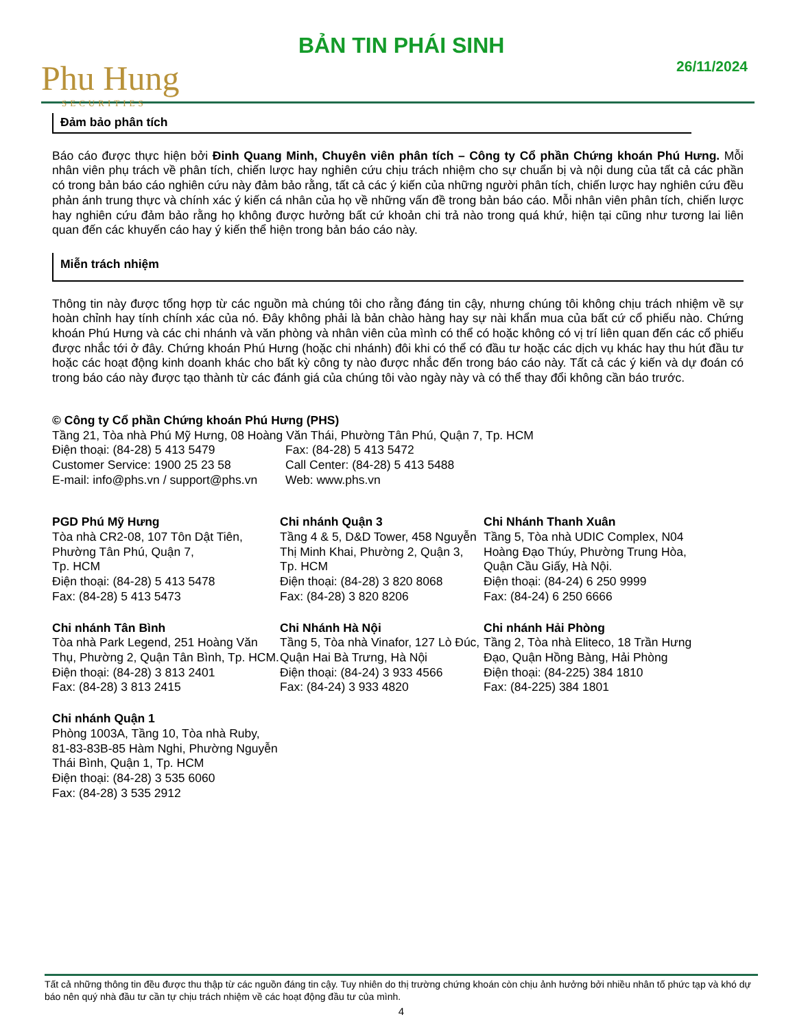Phu Hung
SECURITIES
BẢN TIN PHÁI SINH
26/11/2024
Đảm bảo phân tích
Báo cáo được thực hiện bởi Đinh Quang Minh, Chuyên viên phân tích – Công ty Cổ phần Chứng khoán Phú Hưng. Mỗi nhân viên phụ trách về phân tích, chiến lược hay nghiên cứu chịu trách nhiệm cho sự chuẩn bị và nội dung của tất cả các phần có trong bản báo cáo nghiên cứu này đảm bảo rằng, tất cả các ý kiến của những người phân tích, chiến lược hay nghiên cứu đều phản ánh trung thực và chính xác ý kiến cá nhân của họ về những vấn đề trong bản báo cáo. Mỗi nhân viên phân tích, chiến lược hay nghiên cứu đảm bảo rằng họ không được hưởng bất cứ khoản chi trả nào trong quá khứ, hiện tại cũng như tương lai liên quan đến các khuyến cáo hay ý kiến thể hiện trong bản báo cáo này.
Miễn trách nhiệm
Thông tin này được tổng hợp từ các nguồn mà chúng tôi cho rằng đáng tin cậy, nhưng chúng tôi không chịu trách nhiệm về sự hoàn chỉnh hay tính chính xác của nó. Đây không phải là bản chào hàng hay sự nài khẩn mua của bất cứ cổ phiếu nào. Chứng khoán Phú Hưng và các chi nhánh và văn phòng và nhân viên của mình có thể có hoặc không có vị trí liên quan đến các cổ phiếu được nhắc tới ở đây. Chứng khoán Phú Hưng (hoặc chi nhánh) đôi khi có thể có đầu tư hoặc các dịch vụ khác hay thu hút đầu tư hoặc các hoạt động kinh doanh khác cho bất kỳ công ty nào được nhắc đến trong báo cáo này. Tất cả các ý kiến và dự đoán có trong báo cáo này được tạo thành từ các đánh giá của chúng tôi vào ngày này và có thể thay đổi không cần báo trước.
© Công ty Cổ phần Chứng khoán Phú Hưng (PHS)
Tầng 21, Tòa nhà Phú Mỹ Hưng, 08 Hoàng Văn Thái, Phường Tân Phú, Quận 7, Tp. HCM
Điện thoại: (84-28) 5 413 5479 Fax: (84-28) 5 413 5472
Customer Service: 1900 25 23 58 Call Center: (84-28) 5 413 5488
E-mail: info@phs.vn / support@phs.vn
Web: www.phs.vn
PGD Phú Mỹ Hưng
Tòa nhà CR2-08, 107 Tôn Dật Tiên, Phường Tân Phú, Quận 7,
Tp. HCM
Điện thoại: (84-28) 5 413 5478
Fax: (84-28) 5 413 5473
Chi nhánh Quận 3
Tầng 4 & 5, D&D Tower, 458 Nguyễn Thị Minh Khai, Phường 2, Quận 3, Tp. HCM
Điện thoại: (84-28) 3 820 8068
Fax: (84-28) 3 820 8206
Chi Nhánh Thanh Xuân
Tầng 5, Tòa nhà UDIC Complex, N04 Hoàng Đạo Thúy, Phường Trung Hòa, Quận Cầu Giấy, Hà Nội.
Điện thoại: (84-24) 6 250 9999
Fax: (84-24) 6 250 6666
Chi nhánh Tân Bình
Tòa nhà Park Legend, 251 Hoàng Văn Thụ, Phường 2, Quận Tân Bình, Tp. HCM.
Điện thoại: (84-28) 3 813 2401
Fax: (84-28) 3 813 2415
Chi Nhánh Hà Nội
Tầng 5, Tòa nhà Vinafor, 127 Lò Đúc, Quận Hai Bà Trưng, Hà Nội
Điện thoại: (84-24) 3 933 4566
Fax: (84-24) 3 933 4820
Chi nhánh Hải Phòng
Tầng 2, Tòa nhà Eliteco, 18 Trần Hưng Đạo, Quận Hồng Bàng, Hải Phòng
Điện thoại: (84-225) 384 1810
Fax: (84-225) 384 1801
Chi nhánh Quận 1
Phòng 1003A, Tầng 10, Tòa nhà Ruby, 81-83-83B-85 Hàm Nghi, Phường Nguyễn Thái Bình, Quận 1, Tp. HCM
Điện thoại: (84-28) 3 535 6060
Fax: (84-28) 3 535 2912
Tất cả những thông tin đều được thu thập từ các nguồn đáng tin cậy. Tuy nhiên do thị trường chứng khoán còn chịu ảnh hưởng bởi nhiều nhân tố phức tạp và khó dự báo nên quý nhà đầu tư cần tự chịu trách nhiệm về các hoạt động đầu tư của mình.
4